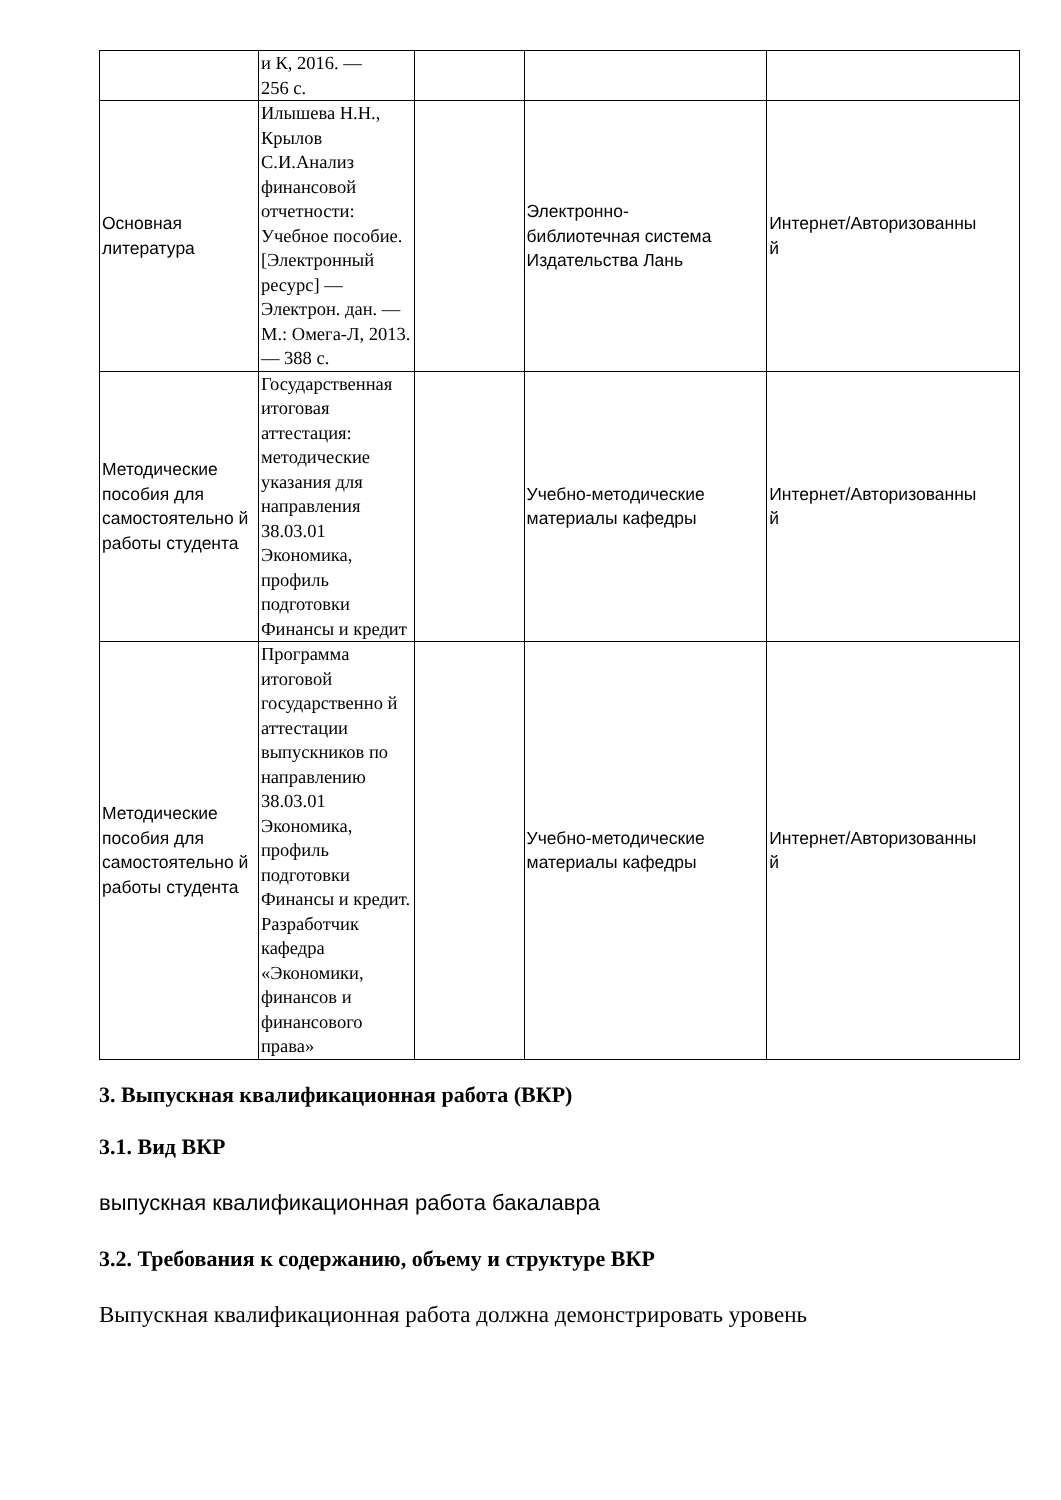| | и К, 2016. — 256 с. | | | |
| Основная литература | Илышева Н.Н., Крылов С.И.Анализ финансовой отчетности: Учебное пособие. [Электронный ресурс] — Электрон. дан. — М.: Омега-Л, 2013. — 388 с. | | Электронно- библиотечная система Издательства Лань | Интернет/Авторизованны й |
| Методические пособия для самостоятельно й работы студента | Государственная итоговая аттестация: методические указания для направления 38.03.01 Экономика, профиль подготовки Финансы и кредит | | Учебно-методические материалы кафедры | Интернет/Авторизованны й |
| Методические пособия для самостоятельно й работы студента | Программа итоговой государственно й аттестации выпускников по направлению 38.03.01 Экономика, профиль подготовки Финансы и кредит. Разработчик кафедра «Экономики, финансов и финансового права» | | Учебно-методические материалы кафедры | Интернет/Авторизованны й |
3. Выпускная квалификационная работа (ВКР)
3.1. Вид ВКР
выпускная квалификационная работа бакалавра
3.2. Требования к содержанию, объему и структуре ВКР
Выпускная квалификационная работа должна демонстрировать уровень